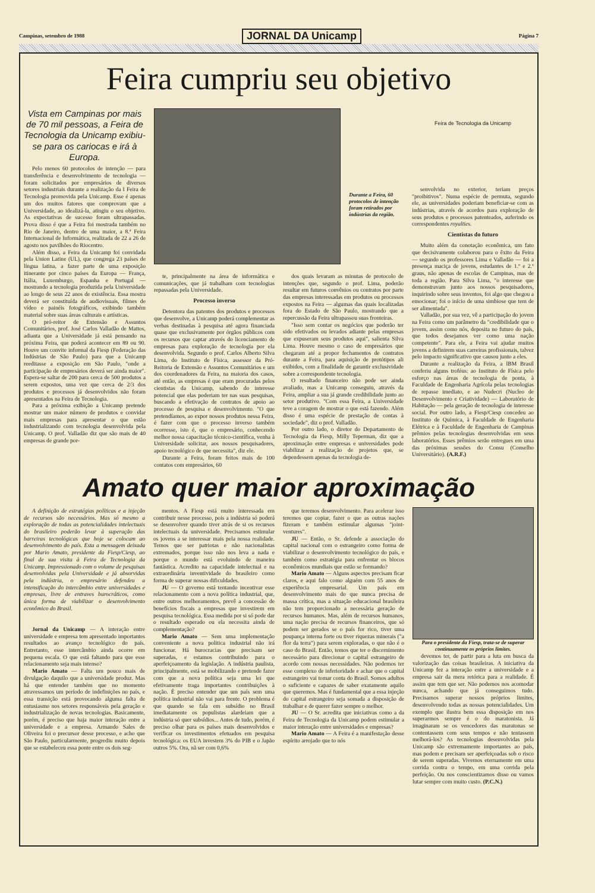Campinas, setembro de 1988 JORNAL DA Unicamp Página 7
Feira cumpriu seu objetivo
Vista em Campinas por mais de 70 mil pessoas, a Feira de Tecnologia da Unicamp exibiu-se para os cariocas e irá à Europa.
Pelo menos 60 protocolos de intenção — para transferência e desenvolvimento de tecnologia — foram solicitados por empresários de diversos setores industriais durante a realização da I Feira de Tecnologia promovida pela Unicamp. Esse é apenas um dos muitos fatores que comprovam que a Universidade, ao idealizá-la, atingiu o seu objetivo. As expectativas de sucesso foram ultrapassadas. Prova disso é que a Feira foi mostrada também no Rio de Janeiro, dentro de uma maior, a 8.ª Feira Internacional de Informática, realizada de 22 a 26 de agosto nos pavilhões do Riocentro.
Além disso, a Feira da Unicamp foi convidada pela Union Latine (UL), que congrega 23 países de língua latina, a fazer parte de uma exposição itinerante por cinco países da Europa — França, Itália, Luxemburgo, Espanha e Portugal — mostrando a tecnologia produzida pela Universidade ao longo de seus 22 anos de existência. Essa mostra deverá ser constituída de audiovisuais, filmes de vídeo e painéis fotográficos, exibindo também material sobre suas áreas culturais e artísticas.
O pró-reitor de Extensão e Assuntos Comunitários, prof. José Carlos Valladão de Mattos, adianta que a Universidade já está pensando na próxima Feira, que poderá acontecer em 89 ou 90. Houve um convite informal da Fiesp (Federação das Indústrias de São Paulo) para que a Unicamp reeditasse a exposição em São Paulo, "onde a participação de empresários deverá ser ainda maior". Espera-se saltar de 200 para cerca de 500 produtos a serem expostos, uma vez que cerca de 2/3 dos produtos e processos já desenvolvidos não foram apresentados na Feira de Tecnologia.
Para a próxima exibição a Unicamp pretende mostrar um maior número de produtos e convidar mais empresas para apresentar o que estão industrializando com tecnologia desenvolvida pela Unicamp. O prof. Valladão diz que são mais de 40 empresas de grande por-
Durante a Feira, 60 protocolos de intenção foram retirados por indústrias da região.
te, principalmente na área de informática e comunicações, que já trabalham com tecnologias repassadas pela Universidade.
Processo inverso
Detentora das patentes dos produtos e processos que desenvolve, a Unicamp poderá complementar as verbas destinadas à pesquisa até agora financiada quase que exclusivamente por órgãos públicos com os recursos que captar através do licenciamento de empresas para exploração de tecnologia por ela desenvolvida. Segundo o prof. Carlos Alberto Silva Lima, do Instituto de Física, assessor da Pró-Reitoria de Extensão e Assuntos Comunitários e um dos coordenadores da Feira, na maioria dos casos, até então, as empresas é que eram procuradas pelos cientistas da Unicamp, sabendo do interesse potencial que elas poderiam ter nas suas pesquisas, buscando a efetivação de contratos de apoio ao processo de pesquisa e desenvolvimento. "O que pretendíamos, ao expor nossos produtos nessa Feira, é fazer com que o processo inverso também ocorresse, isto é, que o empresário, conhecendo melhor nossa capacitação técnico-científica, venha à Universidade solicitar, aos nossos pesquisadores, apoio tecnológico de que necessita", diz ele.
Durante a Feira, foram feitos mais de 100 contatos com empresários, 60
dos quais levaram as minutas de protocolo de intenções que, segundo o prof. Lima, poderão resultar em futuros convênios ou contratos por parte das empresas interessadas em produtos ou processos expostos na Feira — algumas das quais localizadas fora do Estado de São Paulo, mostrando que a repercussão da Feira ultrapassou suas fronteiras.
"Isso sem contar os negócios que poderão ter sido efetivados ou levados adiante pelas empresas que expuseram seus produtos aqui", salienta Silva Lima. Houve mesmo o caso de empresários que chegaram até a propor fechamentos de contratos durante a Feira, para aquisição de protótipos ali exibidos, com a finalidade de garantir exclusividade sobre a correspondente tecnologia.
O resultado financeiro não pode ser ainda avaliado, mas a Unicamp conseguiu, através da Feira, ampliar a sua já grande credibilidade junto ao setor produtivo. "Com essa Feira, a Universidade teve a coragem de mostrar o que está fazendo. Além disso é uma espécie de prestação de contas à sociedade", diz o prof. Valladão.
Por outro lado, o diretor do Departamento de Tecnologia da Fiesp, Milly Teperman, diz que a aproximação entre empresas e universidades pode viabilizar a realização de projetos que, se dependessem apenas da tecnologia de-
Feira de Tecnologia da Unicamp
senvolvida no exterior, teriam preços "proibitivos". Numa espécie de permuta, segundo ele, as universidades poderiam beneficiar-se com as indústrias, através de acordos para exploração de seus produtos e processos patenteados, auferindo os correspondentes royalties.
Cientistas do futuro
Muito além da conotação econômica, um fato que decisivamente colaborou para o êxito da Feira — segundo os professores Lima e Valladão — foi a presença maciça de jovens, estudantes de 1.º e 2.º graus, não apenas de escolas de Campinas, mas de toda a região. Para Silva Lima, "o interesse que demonstravam junto aos nossos pesquisadores, inquirindo sobre seus inventos, foi algo que chegou a emocionar; foi o início de uma simbiose que tem de ser alimentada".
Valladão, por sua vez, vê a participação do jovem na Feira como um parâmetro da "credibilidade que o jovem, assim como nós, deposita no futuro do país, que todos desejamos ver como uma nação competente". Para ele, a Feira vai ajudar muitos jovens a definirem suas carreiras profissionais, talvez pelo impacto significativo que causou junto a eles.
Durante a realização da Feira, a IBM Brasil conferiu alguns troféus: ao Instituto de Física pelo esforço nas áreas de tecnologia de ponta, à Faculdade de Engenharia Agrícola pelas tecnologias de repasse imediato, e ao Nudecri (Nucleo de Desenvolvimento e Criatividade) — Laboratório de Habitação — pela geração de tecnologia de interesse social. Por outro lado, a Fiesp/Ciesp concedeu ao Instituto de Química, à Faculdade de Engenharia Elétrica e à Faculdade de Engenharia de Campinas prêmios pelas tecnologias desenvolvidas em seus laboratórios. Esses prêmios serão entregues em uma das próximas sessões do Consu (Conselho Universitário). (A.R.F.)
Amato quer maior aproximação
A definição de estratégias políticas e a injeção de recursos são necessários. Mas só mesmo a exploração de todas as potencialidades intelectuais do brasileiro poderão levar à superação das barreiras tecnológicas que hoje se colocam ao desenvolvimento do país. Esta a mensagem deixada por Mario Amato, presidente da Fiesp/Ciesp, ao final de sua visita à Feira de Tecnologia da Unicamp. Impressionado com o volume de pesquisas desenvolvidas pela Universidade e já absorvidas pela indústria, o empresário defendeu a intensificação do intercâmbio entre universidades e empresas, livre de entraves burocráticos, como única forma de viabilizar o desenvolvimento econômico do Brasil.
Jornal da Unicamp — A interação entre universidade e empresa tem apresentado importantes resultados ao avanço tecnológico do país. Entretanto, esse intercâmbio ainda ocorre em pequena escala. O que está faltando para que esse relacionamento seja mais intenso?
Mario Amato — Falta um pouco mais de divulgação daquilo que a universidade produz. Mas há que entender também que no momento atravessamos um período de indefinições no país, e essa transição está provocando alguma falta de entusiasmo nos setores responsáveis pela geração e industrialização de novas tecnologias. Basicamente, porém, é preciso que haja maior interação entre a universidade e a empresa. Armando Sales de Oliveira foi o precursor desse processo, e acho que São Paulo, particularmente, progrediu muito depois que se estabeleceu essa ponte entre os dois seg-
mentos. A Fiesp está muito interessada em contribuir nesse processo, pois a indústria só poderá se desenvolver quando tiver atrás de si os recursos intelectuais da universidade. Precisamos estimular os jovens a se interessar mais pela nossa realidade. Temos que ser patriotas e não nacionalistas extremados, porque isso não nos leva a nada e porque o mundo está evoluindo de maneira fantástica. Acredito na capacidade intelectual e na extraordinária inventividade do brasileiro como forma de superar nossas dificuldades.
JU — O governo está tentando incentivar esse relacionamento com a nova política industrial, que, entre outros melhoramentos, prevê a concessão de benefícios fiscais a empresas que investirem em pesquisa tecnológica. Essa medida por si só pode dar o resultado esperado ou ela necessita ainda de complementação?
Mario Amato — Sem uma implementação conveniente a nova politica industrial não irá funcionar. Há burocracias que precisam ser superadas, e estamos contribuindo para o aperfeiçoamento da legislação. A indústria paulista, principalmente, está se mobilizando e pretende fazer com que a nova política seja uma lei que efetivamente traga importantes contribuições à nação. É preciso entender que um país sem uma política industrial não vai para frente. O problema é que quando se fala em subsídio no Brasil imediatamente os populistas alardeiam que a indústria só quer subsídios... Antes de tudo, porém, é preciso olhar para os países mais desenvolvidos e verificar os investimentos efetuados em pesquisa tecnológica: os EUA investem 3% do PIB e o Japão outros 5%. Ora, nã ser com 0,6%
que teremos desenvolvimento. Para acelerar isso teremos que copiar, fazer o que as outras nações fizeram e também estimular algumas "joint-ventures".
JU — Então, o Sr. defende a associação do capital nacional com o estrangeiro como forma de viabilizar o desenvolvimento tecnológico do país, e também como estratégia para enfrentar os blocos econômicos mundiais que estão se formando?
Mario Amato — Alguns aspectos precisam ficar claros, e aqui falo como alguém com 55 anos de experiência empresarial. Um país em desenvolvimento mais do que nunca precisa de massa crítica, mas a situação educacional brasileira não tem proporcionado a necessária geração de recursos humanos. Mas, além de recursos humanos, uma nação precisa de recursos financeiros, que só podem ser gerados se o país for rico, tiver uma poupança interna forte ou tiver riquezas minerais ("a flor da terra") para serem exploradas, o que não é o caso do Brasil. Então, temos que ter o discernimento necessário para direcionar o capital estrangeiro de acordo com nossas necessidades. Não podemos ter esse complexo de inferioridade e achar que o capital estrangeiro vai tomar conta do Brasil. Somos adultos o suficiente e capazes de saber exatamente aquilo que queremos. Mas é fundamental que a essa injeção do capital estrangeiro seja somada a disposição de trabalhar e de querer fazer sempre o melhor.
JU — O Sr. acredita que iniciativas como a da Feira de Tecnologia da Unicamp podem estimular a maior interação entre universidades e empresas?
Mario Amato — A Feira é a manifestação desse espírito arrojado que to nós
Para o presidente da Fiesp, trata-se de superar continuamente os próprios limites.
devemos ter, de partir para a luta em busca da valorização das coisas brasileiras. A iniciativa da Unicamp fez a interação entre a universidade e a empresa sair da mera retórica para a realidade. É assim que tem que ser. Não podemos nos acomodar nunca, achando que já conseguimos tudo. Precisamos superar nossos próprios limites, desenvolvendo todas as nossas potencialidades. Um exemplo que ilustra bem essa disposição em nos superarmos sempre é o do maratonista. Já imaginaram se os vencedores das maratonas se contentassem com seus tempos e não tentassem melhorá-los? As tecnologias desenvolvidas pela Unicamp são extremamente importantes ao país, mas podem e precisam ser aperfeiçoadas sob o risco de serem superadas. Vivemos eternamente em uma corrida contra o tempo, em uma corrida pela perfeição. Ou nos conscientizamos disso ou vamos lutar sempre com muito custo. (P.C.N.)